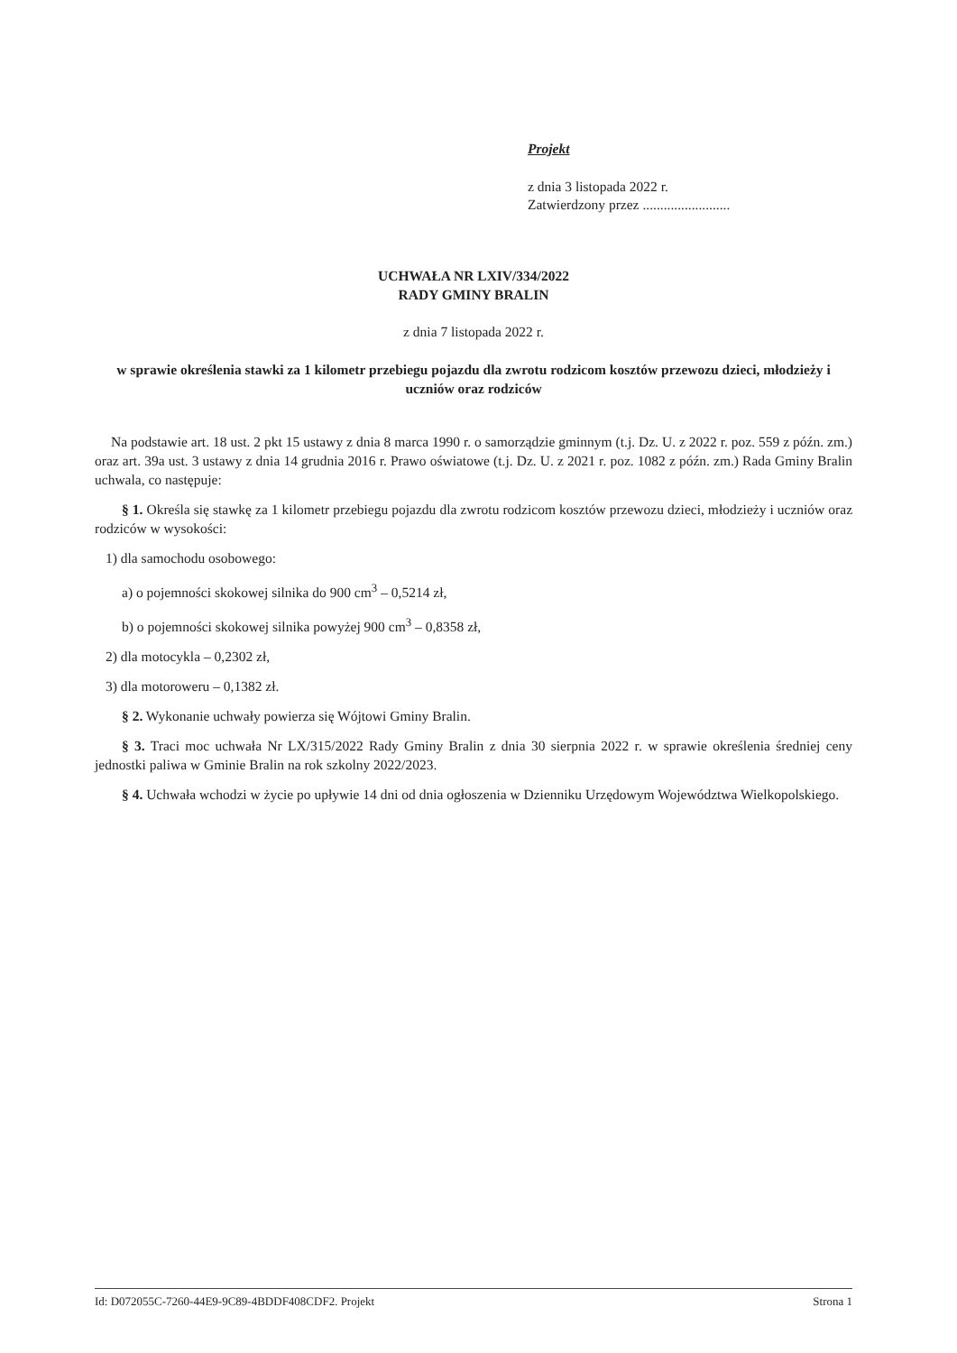Projekt
z dnia 3 listopada 2022 r.
Zatwierdzony przez .........................
UCHWAŁA NR LXIV/334/2022
RADY GMINY BRALIN
z dnia 7 listopada 2022 r.
w sprawie określenia stawki za 1 kilometr przebiegu pojazdu dla zwrotu rodzicom kosztów przewozu dzieci, młodzieży i uczniów oraz rodziców
Na podstawie art. 18 ust. 2 pkt 15 ustawy z dnia 8 marca 1990 r. o samorządzie gminnym (t.j. Dz. U. z 2022 r. poz. 559 z późn. zm.) oraz art. 39a ust. 3 ustawy z dnia 14 grudnia 2016 r. Prawo oświatowe (t.j. Dz. U. z 2021 r. poz. 1082 z późn. zm.) Rada Gminy Bralin uchwala, co następuje:
§ 1. Określa się stawkę za 1 kilometr przebiegu pojazdu dla zwrotu rodzicom kosztów przewozu dzieci, młodzieży i uczniów oraz rodziców w wysokości:
1) dla samochodu osobowego:
a) o pojemności skokowej silnika do 900 cm<sup>3</sup> – 0,5214 zł,
b) o pojemności skokowej silnika powyżej 900 cm<sup>3</sup> – 0,8358 zł,
2) dla motocykla – 0,2302 zł,
3) dla motoroweru – 0,1382 zł.
§ 2. Wykonanie uchwały powierza się Wójtowi Gminy Bralin.
§ 3. Traci moc uchwała Nr LX/315/2022 Rady Gminy Bralin z dnia 30 sierpnia 2022 r. w sprawie określenia średniej ceny jednostki paliwa w Gminie Bralin na rok szkolny 2022/2023.
§ 4. Uchwała wchodzi w życie po upływie 14 dni od dnia ogłoszenia w Dzienniku Urzędowym Województwa Wielkopolskiego.
Id: D072055C-7260-44E9-9C89-4BDDF408CDF2. Projekt Strona 1